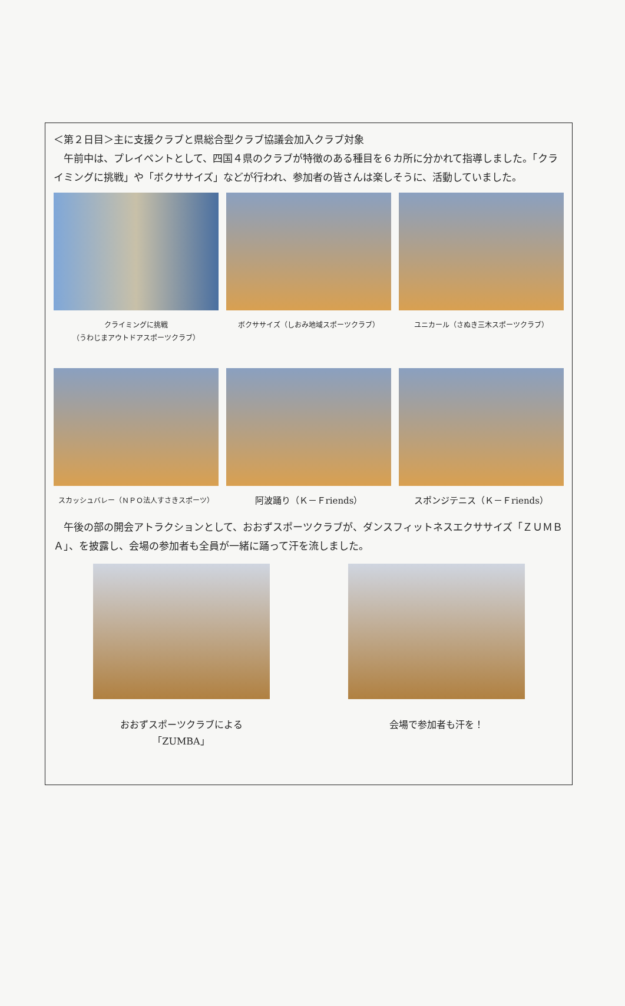＜第２日目＞主に支援クラブと県総合型クラブ協議会加入クラブ対象
　午前中は、プレイベントとして、四国４県のクラブが特徴のある種目を６カ所に分かれて指導しました。「クライミングに挑戦」や「ボクササイズ」などが行われ、参加者の皆さんは楽しそうに、活動していました。
クライミングに挑戦
（うわじまアウトドアスポーツクラブ）
ボクササイズ（しおみ地域スポーツクラブ） ユニカール（さぬき三木スポーツクラブ）
スカッシュバレー（ＮＰＯ法人すさきスポーツ）
阿波踊り（Ｋ－Ｆriends） スポンジテニス（Ｋ－Ｆriends）
　午後の部の開会アトラクションとして、おおずスポーツクラブが、ダンスフィットネスエクササイズ「ＺＵＭＢＡ」、を披露し、会場の参加者も全員が一緒に踊って汗を流しました。
おおずスポーツクラブによる「ZUMBA」 会場で参加者も汗を！